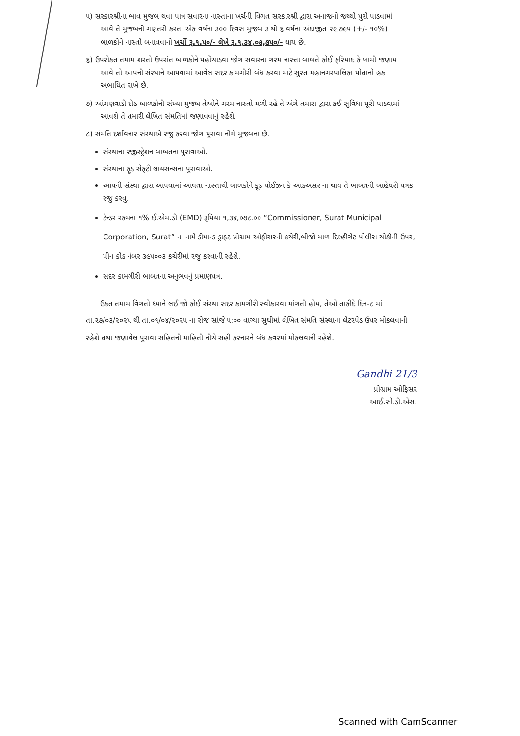૫) સરકારશ્રીના ભાવ મુજબ થવા પાત્ર સવારના નાસ્તાના ખર્ચની વિગત સરકારશ્રી દ્વારા અનાજનો જથ્થો પુરો પાડવામાં
આવે તે મુજબની ગણતરી કરતા એક વર્ષના ૩૦૦ દિવસ મુજબ ૩ થી ૬ વર્ષના અંદાજીત ૨૯,૭૯૫ (+/- ૧૦%)
બાળકોને નાસ્તો બનાવવાનો ખર્ચો રૂ.૧.૫૦/- લેખે રૂ.૧,૩૪,૦૭,૭૫૦/- થાય છે.
૬) ઉપરોક્ત તમામ શરતો ઉપરાંત બાળકોને પહોંચાડવા જોગ સવારના ગરમ નાસ્તા બાબતે કોઈ ફરિયાદ કે ખામી જણાય
આવે તો આપની સંસ્થાને આપવામાં આવેલ સદર કામગીરી બંધ કરવા માટે સુરત મહાનગરપાલિકા પોતાનો હક
અબાધિત રાખે છે.
૭) આંગણવાડી દીઠ બાળકોની સંખ્યા મુજબ તેઓને ગરમ નાસ્તો મળી રહે તે અંગે તમારા દ્વારા કઈ સુવિધા પૂરી પાડવામાં
આવશે તે તમારી લેખિત સંમતિમાં જણાવવાનું રહેશે.
૮) સંમતિ દર્શાવનાર સંસ્થાએ રજુ કરવા જોગ પુરાવા નીચે મુજબના છે.
સંસ્થાના રજીસ્ટ્રેશન બાબતના પુરાવાઓ.
સંસ્થાના ફૂડ સેફટી લાયસન્સના પુરાવાઓ.
આપની સંસ્થા દ્વારા આપવામાં આવતા નાસ્તાથી બાળકોને ફૂડ પોઈઝન કે આડઅસર ના થાય તે બાબતની બાહેધરી પત્રક રજુ કરવુ.
ટેન્ડર રકમના ૧% ઈ.એમ.ડી (EMD) રૂપિયા ૧,૩૪,૦૭૮.૦૦ “Commissioner, Surat Municipal Corporation, Surat” ના નામે ડીમાન્ડ ડ્રાફ્ટ પ્રોગ્રામ ઓફીસરની કચેરી,બીજો માળ દિલ્હીગેટ પોલીસ ચોકીની ઉપર, પીન કોડ નંબર ૩૯૫૦૦૩ કચેરીમાં રજુ કરવાની રહેશે.
સદર કામગીરી બાબતના અનુભવનું પ્રમાણપત્ર.
ઉક્ત તમામ વિગતો ધ્યાને લઈ જો કોઈ સંસ્થા સદર કામગીરી સ્વીકારવા માંગતી હોય, તેઓ તાકીદે દિન-૮ માં તા.૨૭/૦૩/૨૦૨૫ થી તા.૦૧/૦૪/૨૦૨૫ ના રોજ સાંજે ૫:૦૦ વાગ્યા સુધીમાં લેખિત સંમતિ સંસ્થાના લેટરપેડ ઉપર મોકલવાની રહેશે તથા જણાવેલ પુરાવા સહિતની માહિતી નીચે સહી કરનારને બંધ કવરમાં મોકલવાની રહેશે.
Gandhi 21/3
પ્રોગ્રામ ઓફિસર
આઈ.સી.ડી.એસ.
Scanned with CamScanner